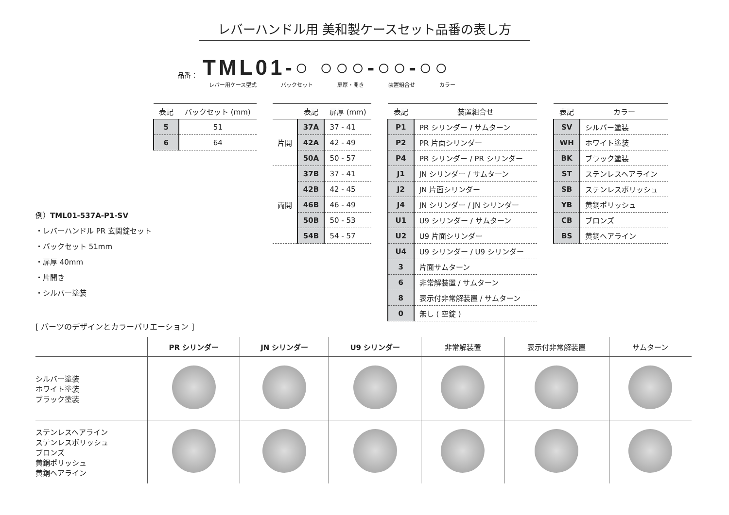レバーハンドル用 美和製ケースセット品番の表し方
品番： TML01-○ ○○○-○○-○○
レバー用ケース型式 バックセット 扉厚・開き 装置組合せ カラー
| 表記 | バックセット (mm) |
| --- | --- |
| 5 | 51 |
| 6 | 64 |
| | 表記 | 扉厚 (mm) |
| --- | --- | --- |
| 片開 | 37A | 37 - 41 |
| | 42A | 42 - 49 |
| | 50A | 50 - 57 |
| 両開 | 37B | 37 - 41 |
| | 42B | 42 - 45 |
| | 46B | 46 - 49 |
| | 50B | 50 - 53 |
| | 54B | 54 - 57 |
| 表記 | 装置組合せ |
| --- | --- |
| P1 | PR シリンダー / サムターン |
| P2 | PR 片面シリンダー |
| P4 | PR シリンダー / PR シリンダー |
| J1 | JN シリンダー / サムターン |
| J2 | JN 片面シリンダー |
| J4 | JN シリンダー / JN シリンダー |
| U1 | U9 シリンダー / サムターン |
| U2 | U9 片面シリンダー |
| U4 | U9 シリンダー / U9 シリンダー |
| 3 | 片面サムターン |
| 6 | 非常解装置 / サムターン |
| 8 | 表示付非常解装置 / サムターン |
| 0 | 無し ( 空錠 ) |
| 表記 | カラー |
| --- | --- |
| SV | シルバー塗装 |
| WH | ホワイト塗装 |
| BK | ブラック塗装 |
| ST | ステンレスヘアライン |
| SB | ステンレスポリッシュ |
| YB | 黄銅ポリッシュ |
| CB | ブロンズ |
| BS | 黄銅ヘアライン |
例）TML01-537A-P1-SV
・レバーハンドル PR 玄関錠セット
・バックセット 51mm
・扉厚 40mm
・片開き
・シルバー塗装
[ パーツのデザインとカラーバリエーション ]
| | PR シリンダー | JN シリンダー | U9 シリンダー | 非常解装置 | 表示付非常解装置 | サムターン |
| --- | --- | --- | --- | --- | --- | --- |
| シルバー塗装 ホワイト塗装 ブラック塗装 | | | | | | |
| ステンレスヘアライン ステンレスポリッシュ ブロンズ 黄銅ポリッシュ 黄銅ヘアライン | | | | | | |